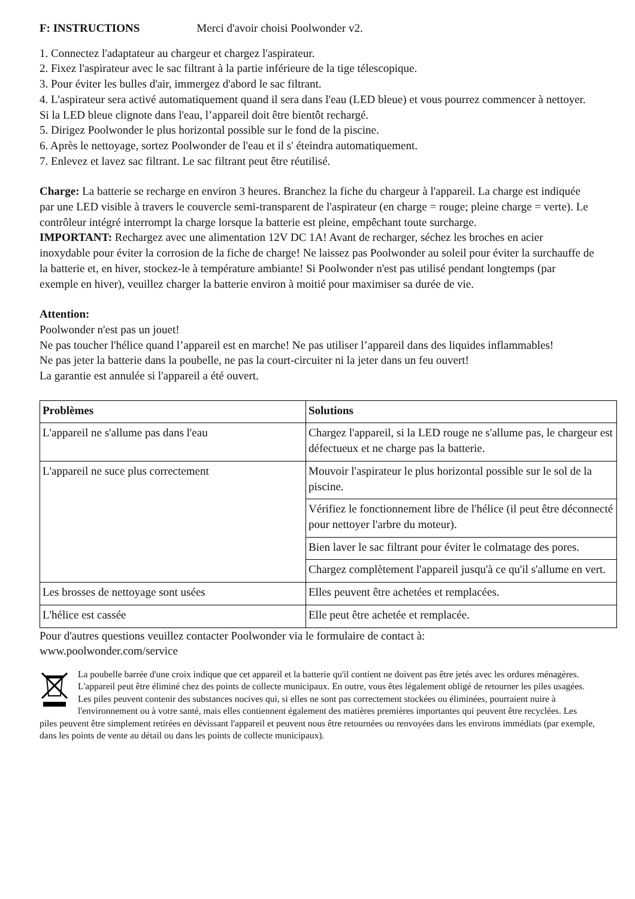F: INSTRUCTIONS Merci d'avoir choisi Poolwonder v2.
1. Connectez l'adaptateur au chargeur et chargez l'aspirateur.
2. Fixez l'aspirateur avec le sac filtrant à la partie inférieure de la tige télescopique.
3. Pour éviter les bulles d'air, immergez d'abord le sac filtrant.
4. L'aspirateur sera activé automatiquement quand il sera dans l'eau (LED bleue) et vous pourrez commencer à nettoyer. Si la LED bleue clignote dans l'eau, l’appareil doit être bientôt rechargé.
5. Dirigez Poolwonder le plus horizontal possible sur le fond de la piscine.
6. Après le nettoyage, sortez Poolwonder de l'eau et il s' éteindra automatiquement.
7. Enlevez et lavez sac filtrant. Le sac filtrant peut être réutilisé.
Charge: La batterie se recharge en environ 3 heures. Branchez la fiche du chargeur à l'appareil. La charge est indiquée par une LED visible à travers le couvercle semi-transparent de l'aspirateur (en charge = rouge; pleine charge = verte). Le contrôleur intégré interrompt la charge lorsque la batterie est pleine, empêchant toute surcharge.
IMPORTANT: Rechargez avec une alimentation 12V DC 1A! Avant de recharger, séchez les broches en acier inoxydable pour éviter la corrosion de la fiche de charge! Ne laissez pas Poolwonder au soleil pour éviter la surchauffe de la batterie et, en hiver, stockez-le à température ambiante! Si Poolwonder n'est pas utilisé pendant longtemps (par exemple en hiver), veuillez charger la batterie environ à moitié pour maximiser sa durée de vie.
Attention:
Poolwonder n'est pas un jouet!
Ne pas toucher l'hélice quand l’appareil est en marche! Ne pas utiliser l’appareil dans des liquides inflammables!
Ne pas jeter la batterie dans la poubelle, ne pas la court-circuiter ni la jeter dans un feu ouvert!
La garantie est annulée si l'appareil a été ouvert.
| Problèmes | Solutions |
| --- | --- |
| L'appareil ne s'allume pas dans l'eau | Chargez l'appareil, si la LED rouge ne s'allume pas, le chargeur est défectueux et ne charge pas la batterie. |
| L'appareil ne suce plus correctement | Mouvoir l'aspirateur le plus horizontal possible sur le sol de la piscine. |
| | Vérifiez le fonctionnement libre de l'hélice (il peut être déconnecté pour nettoyer l'arbre du moteur). |
| | Bien laver le sac filtrant pour éviter le colmatage des pores. |
| | Chargez complètement l'appareil jusqu'à ce qu'il s'allume en vert. |
| Les brosses de nettoyage sont usées | Elles peuvent être achetées et remplacées. |
| L'hélice est cassée | Elle peut être achetée et remplacée. |
Pour d'autres questions veuillez contacter Poolwonder via le formulaire de contact à:
www.poolwonder.com/service
La poubelle barrée d'une croix indique que cet appareil et la batterie qu'il contient ne doivent pas être jetés avec les ordures ménagères. L'appareil peut être éliminé chez des points de collecte municipaux. En outre, vous êtes légalement obligé de retourner les piles usagées. Les piles peuvent contenir des substances nocives qui, si elles ne sont pas correctement stockées ou éliminées, pourraient nuire à l'environnement ou à votre santé, mais elles contiennent également des matières premières importantes qui peuvent être recyclées. Les piles peuvent être simplement retirées en dévissant l'appareil et peuvent nous être retournées ou renvoyées dans les environs immédiats (par exemple, dans les points de vente au détail ou dans les points de collecte municipaux).